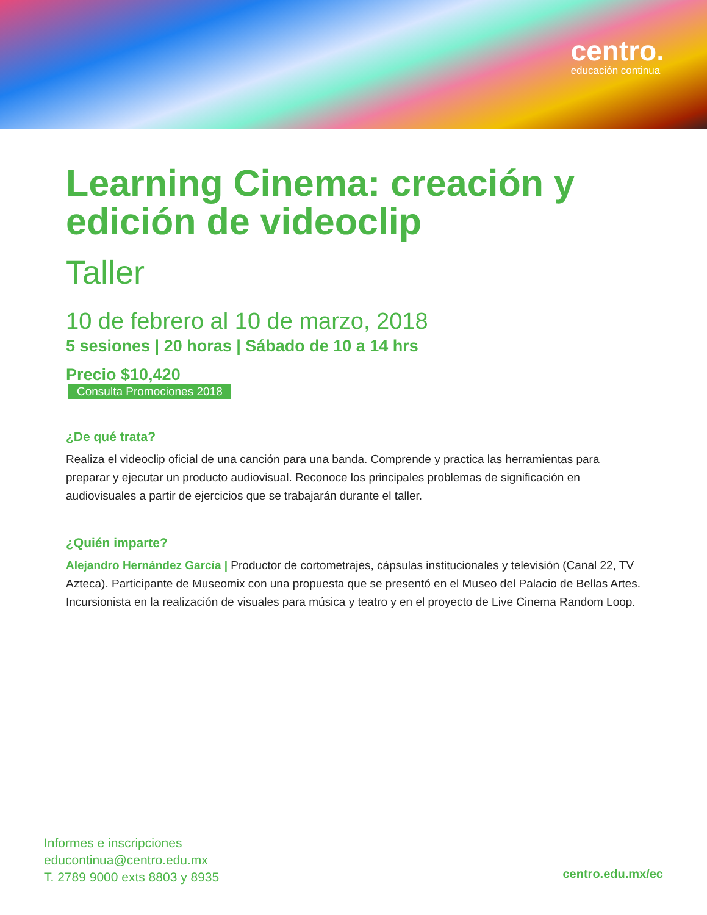centro.
educación continua
Learning Cinema: creación y edición de videoclip
Taller
10 de febrero al 10 de marzo, 2018
5 sesiones | 20 horas | Sábado de 10 a 14 hrs
Precio $10,420
Consulta Promociones 2018
¿De qué trata?
Realiza el videoclip oficial de una canción para una banda. Comprende y practica las herramientas para preparar y ejecutar un producto audiovisual. Reconoce los principales problemas de significación en audiovisuales a partir de ejercicios que se trabajarán durante el taller.
¿Quién imparte?
Alejandro Hernández García | Productor de cortometrajes, cápsulas institucionales y televisión (Canal 22, TV Azteca). Participante de Museomix con una propuesta que se presentó en el Museo del Palacio de Bellas Artes. Incursionista en la realización de visuales para música y teatro y en el proyecto de Live Cinema Random Loop.
Informes e inscripciones
educontinua@centro.edu.mx
T. 2789 9000 exts 8803 y 8935
centro.edu.mx/ec